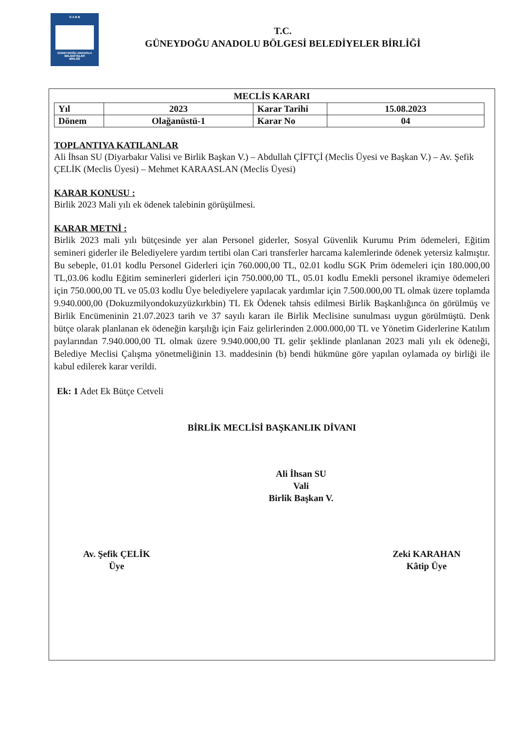G A B B
GÜNEYDOĞU ANADOLU
BELEDİYELER
BİRLİĞİ
T.C.
GÜNEYDOĞU ANADOLU BÖLGESİ BELEDİYELER BİRLİĞİ
MECLİS KARARI
| Yıl | 2023 | Karar Tarihi | 15.08.2023 |
| Dönem | Olağanüstü-1 | Karar No | 04 |
TOPLANTIYA KATILANLAR
Ali İhsan SU (Diyarbakır Valisi ve Birlik Başkan V.) – Abdullah ÇİFTÇİ (Meclis Üyesi ve Başkan V.) – Av. Şefik ÇELİK (Meclis Üyesi) – Mehmet KARAASLAN (Meclis Üyesi)
KARAR KONUSU :
Birlik 2023 Mali yılı ek ödenek talebinin görüşülmesi.
KARAR METNİ :
Birlik 2023 mali yılı bütçesinde yer alan Personel giderler, Sosyal Güvenlik Kurumu Prim ödemeleri, Eğitim semineri giderler ile Belediyelere yardım tertibi olan Cari transferler harcama kalemlerinde ödenek yetersiz kalmıştır. Bu sebeple, 01.01 kodlu Personel Giderleri için 760.000,00 TL, 02.01 kodlu SGK Prim ödemeleri için 180.000,00 TL,03.06 kodlu Eğitim seminerleri giderleri için 750.000,00 TL, 05.01 kodlu Emekli personel ikramiye ödemeleri için 750.000,00 TL ve 05.03 kodlu Üye belediyelere yapılacak yardımlar için 7.500.000,00 TL olmak üzere toplamda 9.940.000,00 (Dokuzmilyondokuzyüzkırkbin) TL Ek Ödenek tahsis edilmesi Birlik Başkanlığınca ön görülmüş ve Birlik Encümeninin 21.07.2023 tarih ve 37 sayılı kararı ile Birlik Meclisine sunulması uygun görülmüştü. Denk bütçe olarak planlanan ek ödeneğin karşılığı için Faiz gelirlerinden 2.000.000,00 TL ve Yönetim Giderlerine Katılım paylarından 7.940.000,00 TL olmak üzere 9.940.000,00 TL gelir şeklinde planlanan 2023 mali yılı ek ödeneği, Belediye Meclisi Çalışma yönetmeliğinin 13. maddesinin (b) bendi hükmüne göre yapılan oylamada oy birliği ile kabul edilerek karar verildi.
Ek: 1 Adet Ek Bütçe Cetveli
BİRLİK MECLİSİ BAŞKANLIK DİVANI
Ali İhsan SU
Vali
Birlik Başkan V.
Av. Şefik ÇELİK
Üye
Zeki KARAHAN
Kâtip Üye